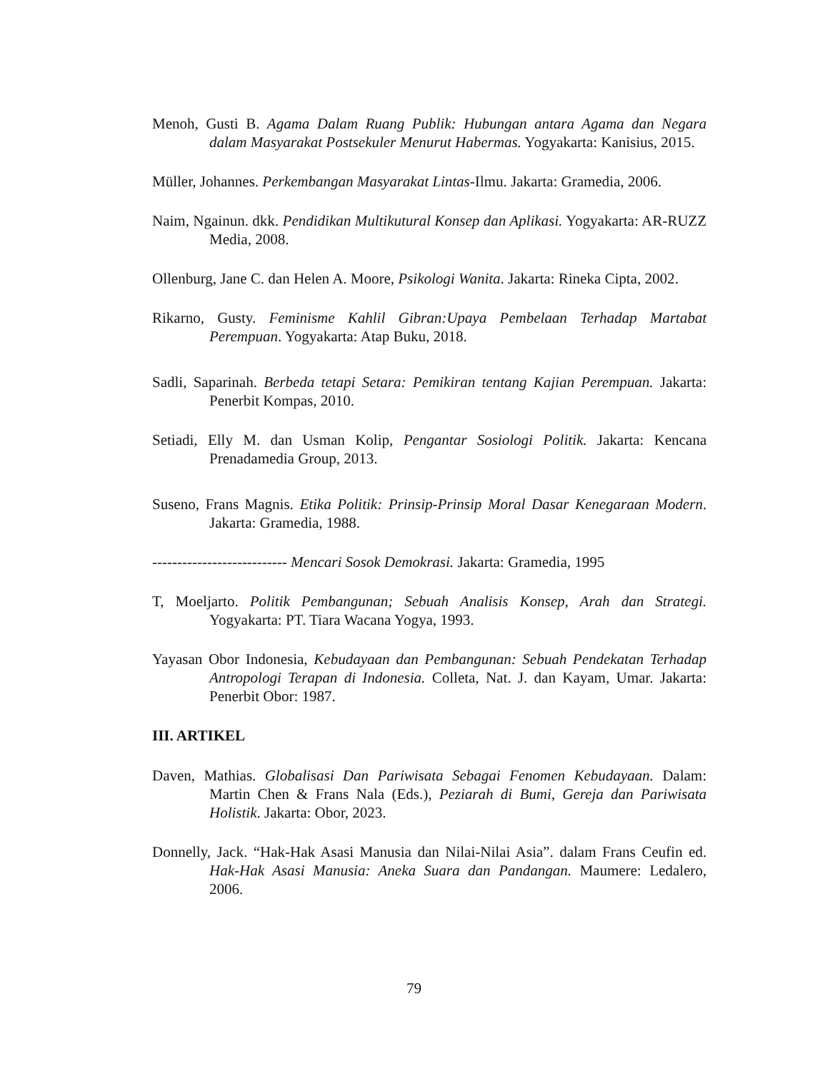Menoh, Gusti B. Agama Dalam Ruang Publik: Hubungan antara Agama dan Negara dalam Masyarakat Postsekuler Menurut Habermas. Yogyakarta: Kanisius, 2015.
Müller, Johannes. Perkembangan Masyarakat Lintas-Ilmu. Jakarta: Gramedia, 2006.
Naim, Ngainun. dkk. Pendidikan Multikutural Konsep dan Aplikasi. Yogyakarta: AR-RUZZ Media, 2008.
Ollenburg, Jane C. dan Helen A. Moore, Psikologi Wanita. Jakarta: Rineka Cipta, 2002.
Rikarno, Gusty. Feminisme Kahlil Gibran:Upaya Pembelaan Terhadap Martabat Perempuan. Yogyakarta: Atap Buku, 2018.
Sadli, Saparinah. Berbeda tetapi Setara: Pemikiran tentang Kajian Perempuan. Jakarta: Penerbit Kompas, 2010.
Setiadi, Elly M. dan Usman Kolip, Pengantar Sosiologi Politik. Jakarta: Kencana Prenadamedia Group, 2013.
Suseno, Frans Magnis. Etika Politik: Prinsip-Prinsip Moral Dasar Kenegaraan Modern. Jakarta: Gramedia, 1988.
--------------------------- Mencari Sosok Demokrasi. Jakarta: Gramedia, 1995
T, Moeljarto. Politik Pembangunan; Sebuah Analisis Konsep, Arah dan Strategi. Yogyakarta: PT. Tiara Wacana Yogya, 1993.
Yayasan Obor Indonesia, Kebudayaan dan Pembangunan: Sebuah Pendekatan Terhadap Antropologi Terapan di Indonesia. Colleta, Nat. J. dan Kayam, Umar. Jakarta: Penerbit Obor: 1987.
III. ARTIKEL
Daven, Mathias. Globalisasi Dan Pariwisata Sebagai Fenomen Kebudayaan. Dalam: Martin Chen & Frans Nala (Eds.), Peziarah di Bumi, Gereja dan Pariwisata Holistik. Jakarta: Obor, 2023.
Donnelly, Jack. “Hak-Hak Asasi Manusia dan Nilai-Nilai Asia”. dalam Frans Ceufin ed. Hak-Hak Asasi Manusia: Aneka Suara dan Pandangan. Maumere: Ledalero, 2006.
79